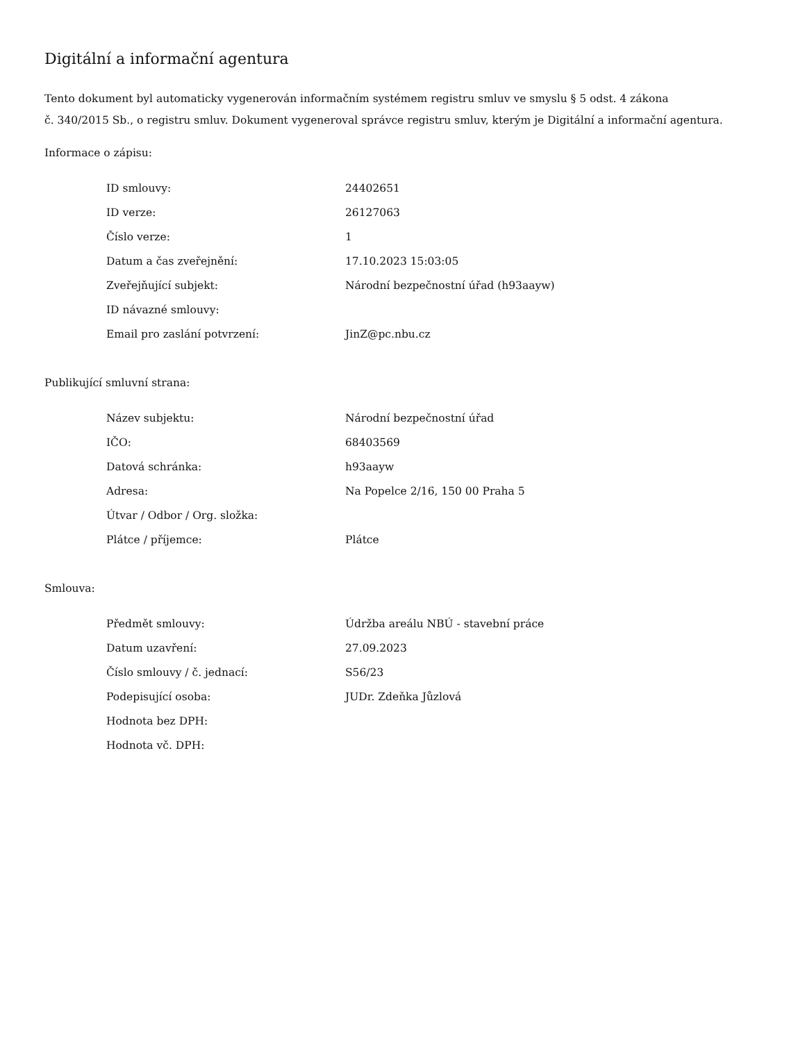Digitální a informační agentura
Tento dokument byl automaticky vygenerován informačním systémem registru smluv ve smyslu § 5 odst. 4 zákona
č. 340/2015 Sb., o registru smluv. Dokument vygeneroval správce registru smluv, kterým je Digitální a informační agentura.
Informace o zápisu:
| ID smlouvy: | 24402651 |
| ID verze: | 26127063 |
| Číslo verze: | 1 |
| Datum a čas zveřejnění: | 17.10.2023 15:03:05 |
| Zveřejňující subjekt: | Národní bezpečnostní úřad (h93aayw) |
| ID návazné smlouvy: | |
| Email pro zaslání potvrzení: | JinZ@pc.nbu.cz |
Publikující smluvní strana:
| Název subjektu: | Národní bezpečnostní úřad |
| IČO: | 68403569 |
| Datová schránka: | h93aayw |
| Adresa: | Na Popelce 2/16, 150 00 Praha 5 |
| Útvar / Odbor / Org. složka: | |
| Plátce / příjemce: | Plátce |
Smlouva:
| Předmět smlouvy: | Údržba areálu NBÚ - stavební práce |
| Datum uzavření: | 27.09.2023 |
| Číslo smlouvy / č. jednací: | S56/23 |
| Podepisující osoba: | JUDr. Zdeňka Jůzlová |
| Hodnota bez DPH: | |
| Hodnota vč. DPH: | |